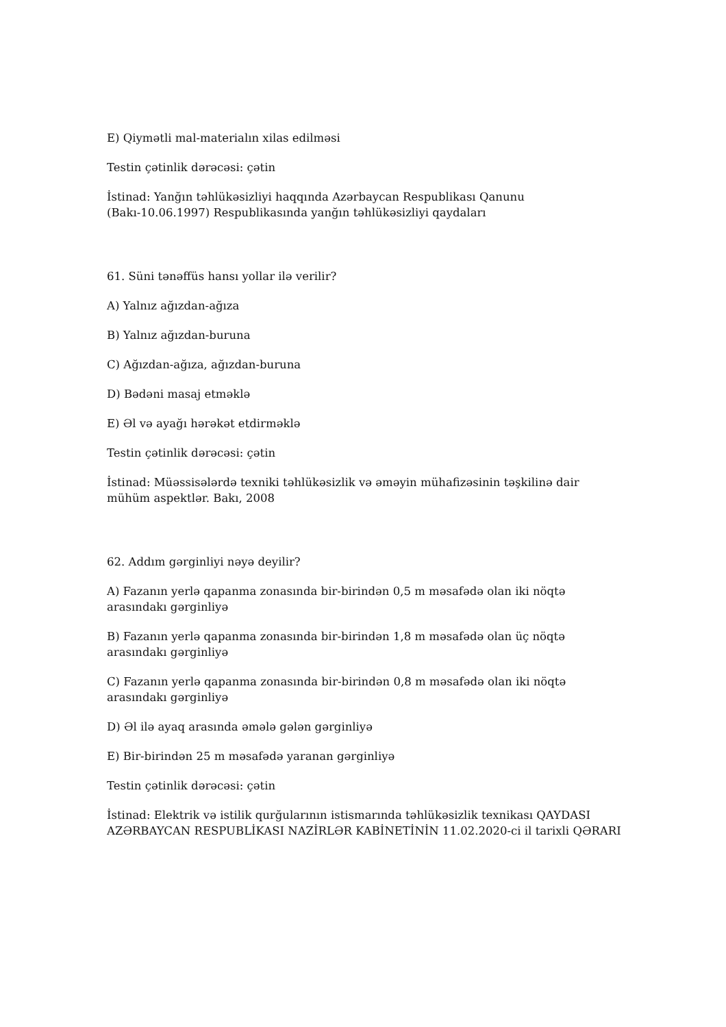E) Qiymətli mal-materialın xilas edilməsi
Testin çətinlik dərəcəsi: çətin
İstinad: Yanğın təhlükəsizliyi haqqında Azərbaycan Respublikası Qanunu (Bakı-10.06.1997) Respublikasında yanğın təhlükəsizliyi qaydaları
61. Süni tənəffüs hansı yollar ilə verilir?
A) Yalnız ağızdan-ağıza
B) Yalnız ağızdan-buruna
C) Ağızdan-ağıza, ağızdan-buruna
D) Bədəni masaj etməklə
E) Əl və ayağı hərəkət etdirməklə
Testin çətinlik dərəcəsi: çətin
İstinad: Müəssisələrdə texniki təhlükəsizlik və əməyin mühafizəsinin təşkilinə dair mühüm aspektlər. Bakı, 2008
62. Addım gərginliyi nəyə deyilir?
A) Fazanın yerlə qapanma zonasında bir-birindən 0,5 m məsafədə olan iki nöqtə arasındakı gərginliyə
B) Fazanın yerlə qapanma zonasında bir-birindən 1,8 m məsafədə olan üç nöqtə arasındakı gərginliyə
C) Fazanın yerlə qapanma zonasında bir-birindən 0,8 m məsafədə olan iki nöqtə arasındakı gərginliyə
D) Əl ilə ayaq arasında əmələ gələn gərginliyə
E) Bir-birindən 25 m məsafədə yaranan gərginliyə
Testin çətinlik dərəcəsi: çətin
İstinad: Elektrik və istilik qurğularının istismarında təhlükəsizlik texnikası QAYDASI AZƏRBAYCAN RESPUBLİKASI NAZİRLƏR KABİNETİNİN 11.02.2020-ci il tarixli QƏRARI